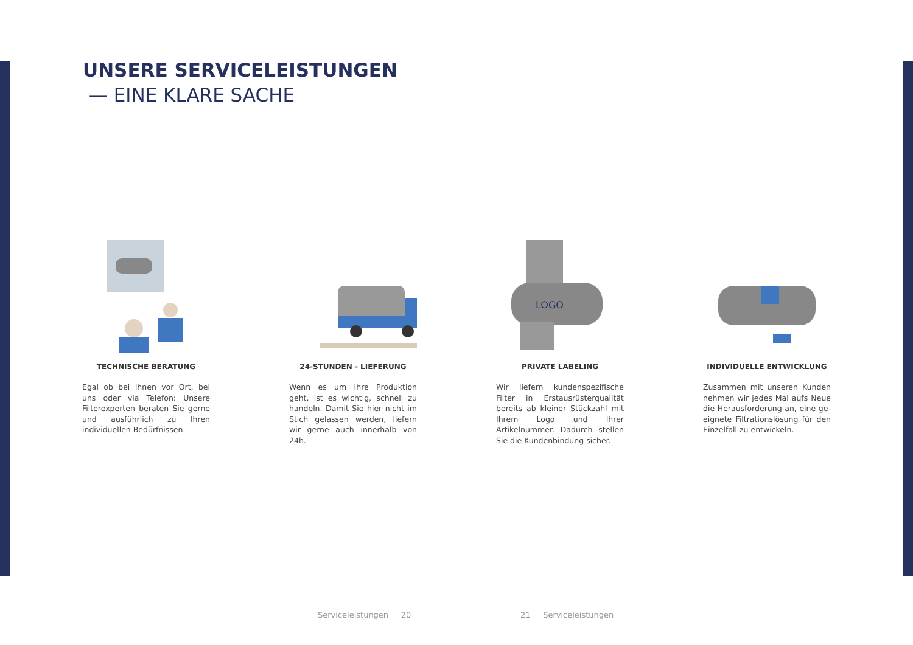UNSERE SERVICELEISTUNGEN
— EINE KLARE SACHE
TECHNISCHE BERATUNG
Egal ob bei Ihnen vor Ort, bei uns oder via Telefon: Unsere Filter­experten beraten Sie gerne und ausführlich zu Ihren individuellen Bedürfnissen.
24-STUNDEN - LIEFERUNG
Wenn es um Ihre Produktion geht, ist es wichtig, schnell zu handeln. Damit Sie hier nicht im Stich gelas­sen werden, liefern wir gerne auch innerhalb von 24h.
LOGO
PRIVATE LABELING
Wir liefern kundenspezifische Filter in Erstausrüsterqualität bereits ab kleiner Stückzahl mit Ihrem Logo und Ihrer Artikelnummer. Dadurch stellen Sie die Kundenbindung sicher.
INDIVIDUELLE ENTWICKLUNG
Zusammen mit unseren Kunden nehmen wir jedes Mal aufs Neue die Herausforderung an, eine ge­eignete Filtrationslösung für den Einzelfall zu entwickeln.
Serviceleistungen 20 21 Serviceleistungen